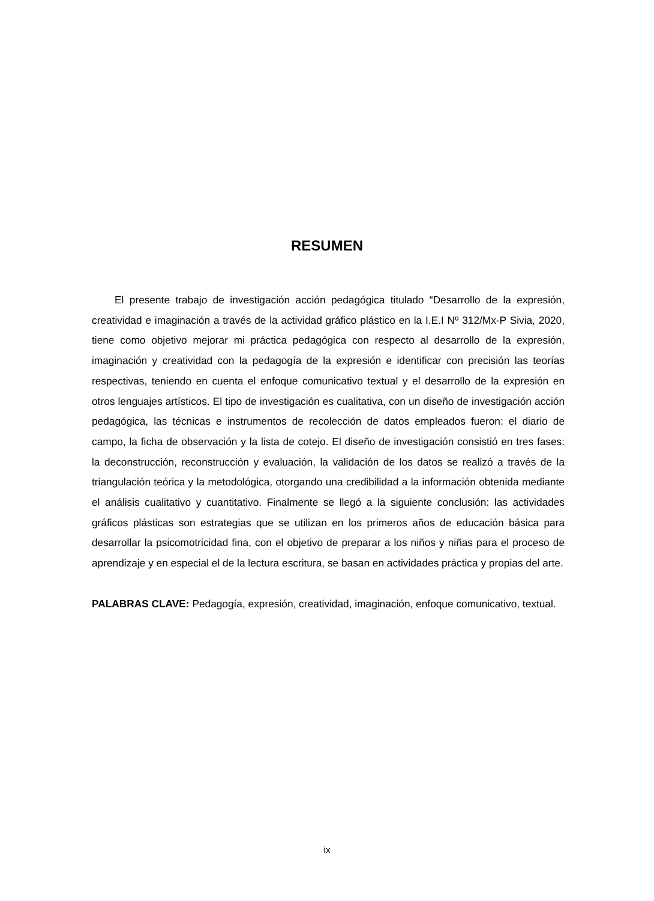RESUMEN
El presente trabajo de investigación acción pedagógica titulado “Desarrollo de la expresión, creatividad e imaginación a través de la actividad gráfico plástico en la I.E.I Nº 312/Mx-P Sivia, 2020, tiene como objetivo mejorar mi práctica pedagógica con respecto al desarrollo de la expresión, imaginación y creatividad con la pedagogía de la expresión e identificar con precisión las teorías respectivas, teniendo en cuenta el enfoque comunicativo textual y el desarrollo de la expresión en otros lenguajes artísticos. El tipo de investigación es cualitativa, con un diseño de investigación acción pedagógica, las técnicas e instrumentos de recolección de datos empleados fueron: el diario de campo, la ficha de observación y la lista de cotejo. El diseño de investigación consistió en tres fases: la deconstrucción, reconstrucción y evaluación, la validación de los datos se realizó a través de la triangulación teórica y la metodológica, otorgando una credibilidad a la información obtenida mediante el análisis cualitativo y cuantitativo. Finalmente se llegó a la siguiente conclusión: las actividades gráficos plásticas son estrategias que se utilizan en los primeros años de educación básica para desarrollar la psicomotricidad fina, con el objetivo de preparar a los niños y niñas para el proceso de aprendizaje y en especial el de la lectura escritura, se basan en actividades práctica y propias del arte.
PALABRAS CLAVE: Pedagogía, expresión, creatividad, imaginación, enfoque comunicativo, textual.
ix